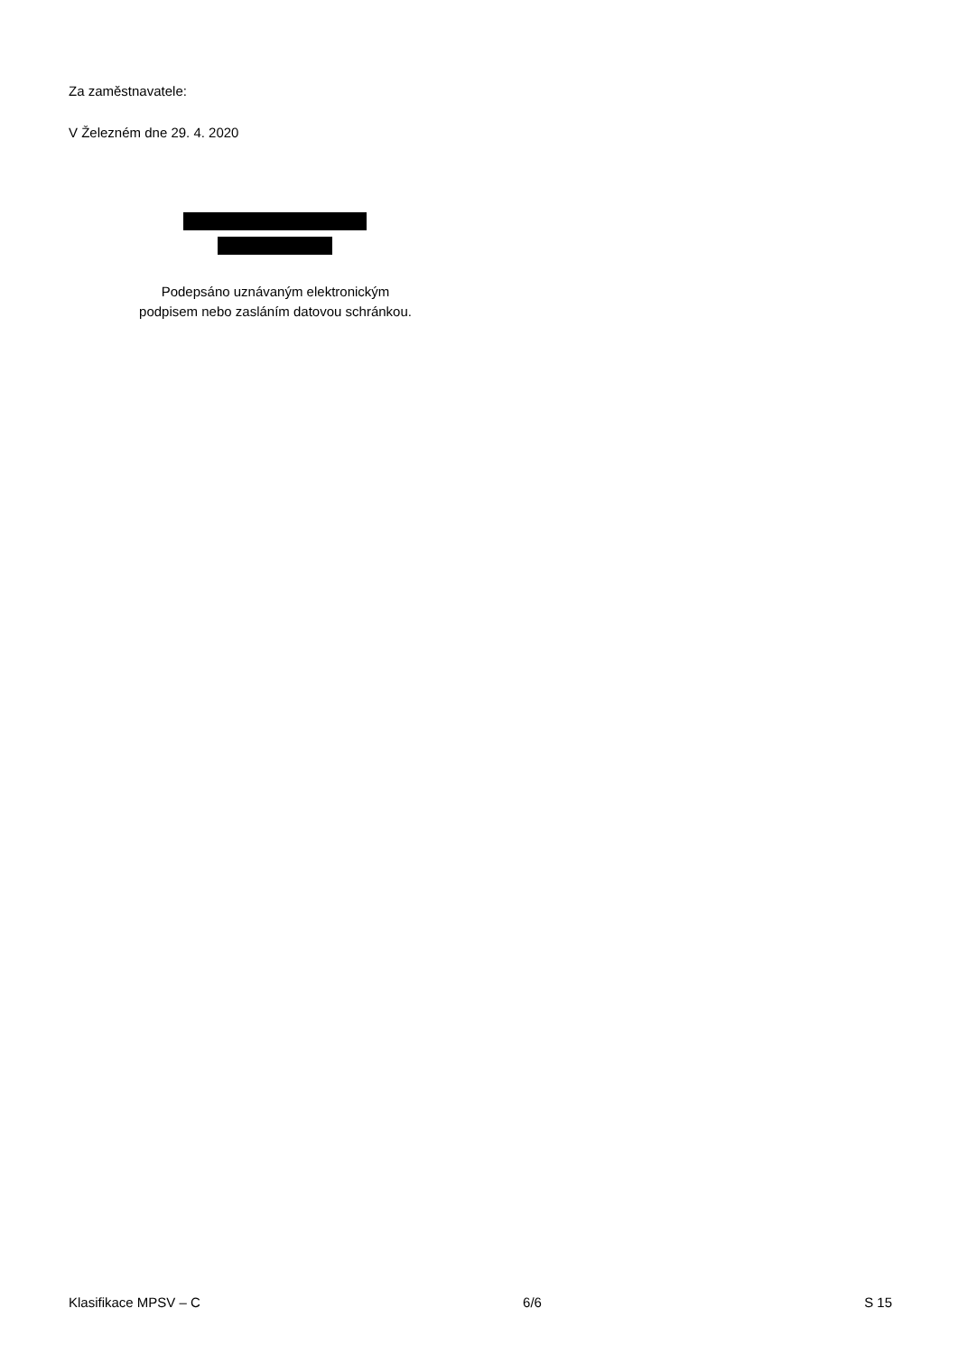Za zaměstnavatele:
V Železném dne 29. 4. 2020
Podepsáno uznávaným elektronickým
podpisem nebo zasláním datovou schránkou.
Klasifikace MPSV – C 6/6 S 15